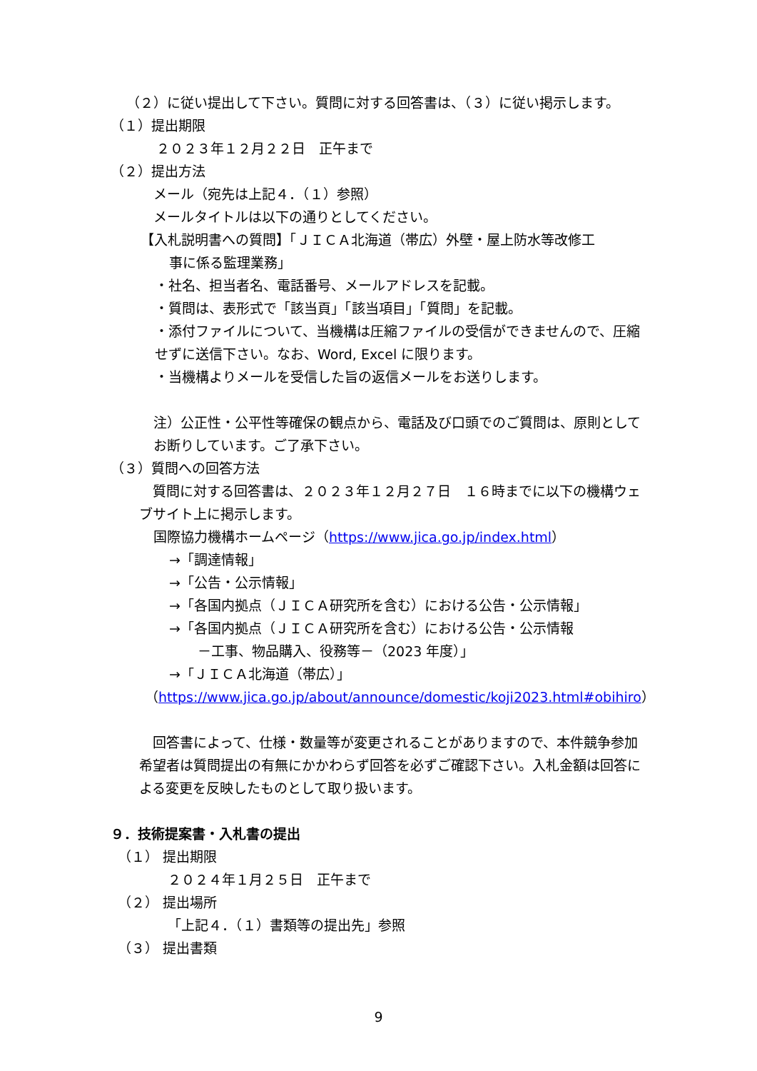（２）に従い提出して下さい。質問に対する回答書は、（３）に従い掲示します。
（１）提出期限
２０２３年１２月２２日　正午まで
（２）提出方法
メール（宛先は上記４．（１）参照）
メールタイトルは以下の通りとしてください。
【入札説明書への質問】「ＪＩＣＡ北海道（帯広）外壁・屋上防水等改修工
事に係る監理業務」
・社名、担当者名、電話番号、メールアドレスを記載。
・質問は、表形式で「該当頁」「該当項目」「質問」を記載。
・添付ファイルについて、当機構は圧縮ファイルの受信ができませんので、圧縮せずに送信下さい。なお、Word, Excel に限ります。
・当機構よりメールを受信した旨の返信メールをお送りします。
注）公正性・公平性等確保の観点から、電話及び口頭でのご質問は、原則としてお断りしています。ご了承下さい。
（３）質問への回答方法
　質問に対する回答書は、２０２３年１２月２７日　１６時までに以下の機構ウェブサイト上に掲示します。
国際協力機構ホームページ（https://www.jica.go.jp/index.html）
→「調達情報」
→「公告・公示情報」
→「各国内拠点（ＪＩＣＡ研究所を含む）における公告・公示情報」
→「各国内拠点（ＪＩＣＡ研究所を含む）における公告・公示情報
－工事、物品購入、役務等－（2023 年度）」
→「ＪＩＣＡ北海道（帯広）」
（https://www.jica.go.jp/about/announce/domestic/koji2023.html#obihiro）
　回答書によって、仕様・数量等が変更されることがありますので、本件競争参加希望者は質問提出の有無にかかわらず回答を必ずご確認下さい。入札金額は回答による変更を反映したものとして取り扱います。
９．技術提案書・入札書の提出
（１） 提出期限
２０２４年１月２５日　正午まで
（２） 提出場所
「上記４．（１）書類等の提出先」参照
（３） 提出書類
9